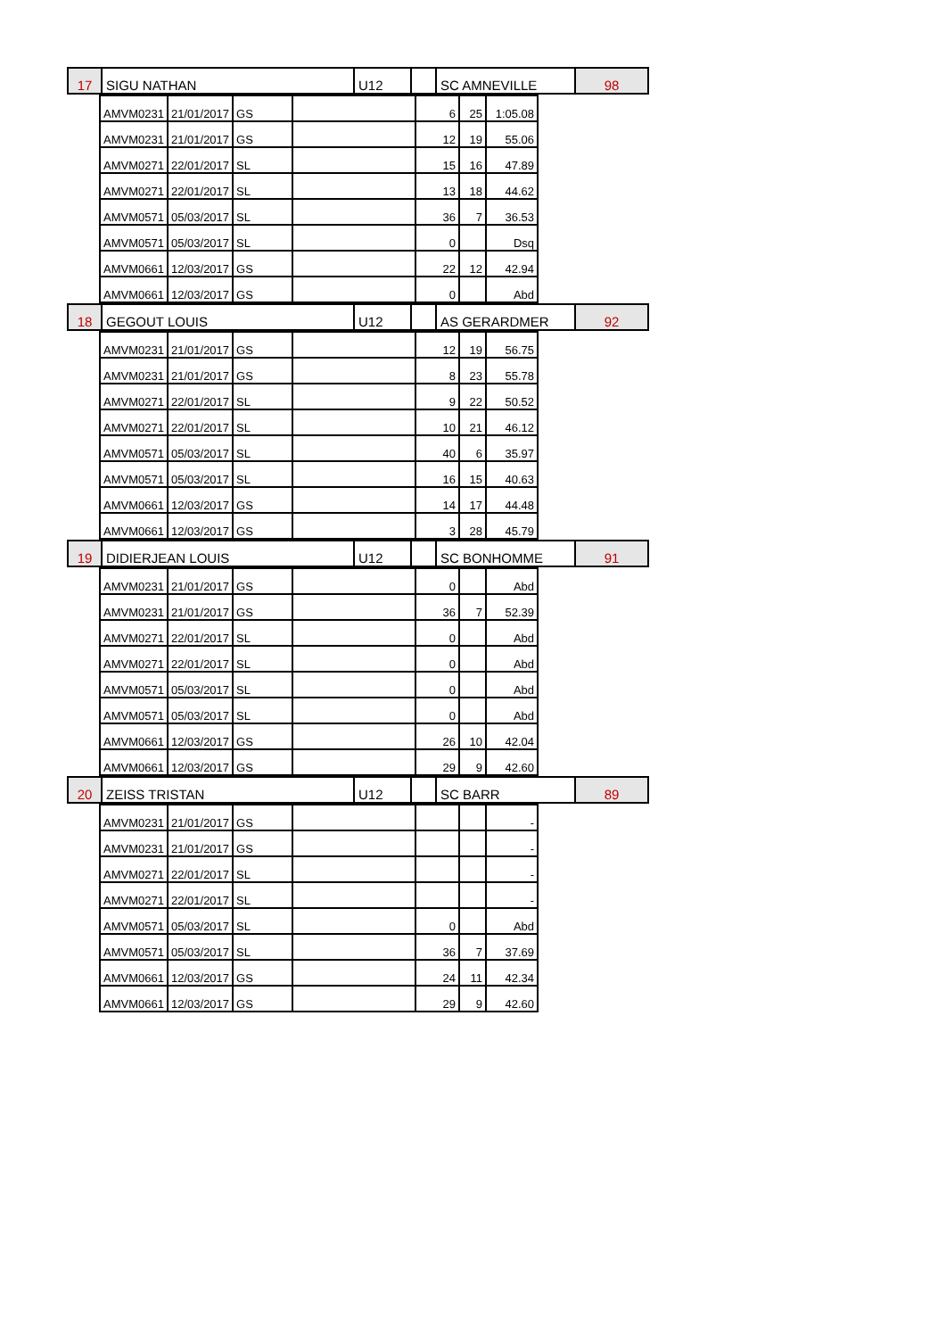| 17 | SIGU NATHAN | U12 | | SC AMNEVILLE | 98 |
| AMVM0231 | 21/01/2017 | GS | | 6 | 25 | 1:05.08 |
| AMVM0231 | 21/01/2017 | GS | | 12 | 19 | 55.06 |
| AMVM0271 | 22/01/2017 | SL | | 15 | 16 | 47.89 |
| AMVM0271 | 22/01/2017 | SL | | 13 | 18 | 44.62 |
| AMVM0571 | 05/03/2017 | SL | | 36 | 7 | 36.53 |
| AMVM0571 | 05/03/2017 | SL | | 0 | | Dsq |
| AMVM0661 | 12/03/2017 | GS | | 22 | 12 | 42.94 |
| AMVM0661 | 12/03/2017 | GS | | 0 | | Abd |
| 18 | GEGOUT LOUIS | U12 | | AS GERARDMER | 92 |
| AMVM0231 | 21/01/2017 | GS | | 12 | 19 | 56.75 |
| AMVM0231 | 21/01/2017 | GS | | 8 | 23 | 55.78 |
| AMVM0271 | 22/01/2017 | SL | | 9 | 22 | 50.52 |
| AMVM0271 | 22/01/2017 | SL | | 10 | 21 | 46.12 |
| AMVM0571 | 05/03/2017 | SL | | 40 | 6 | 35.97 |
| AMVM0571 | 05/03/2017 | SL | | 16 | 15 | 40.63 |
| AMVM0661 | 12/03/2017 | GS | | 14 | 17 | 44.48 |
| AMVM0661 | 12/03/2017 | GS | | 3 | 28 | 45.79 |
| 19 | DIDIERJEAN LOUIS | U12 | | SC BONHOMME | 91 |
| AMVM0231 | 21/01/2017 | GS | | 0 | | Abd |
| AMVM0231 | 21/01/2017 | GS | | 36 | 7 | 52.39 |
| AMVM0271 | 22/01/2017 | SL | | 0 | | Abd |
| AMVM0271 | 22/01/2017 | SL | | 0 | | Abd |
| AMVM0571 | 05/03/2017 | SL | | 0 | | Abd |
| AMVM0571 | 05/03/2017 | SL | | 0 | | Abd |
| AMVM0661 | 12/03/2017 | GS | | 26 | 10 | 42.04 |
| AMVM0661 | 12/03/2017 | GS | | 29 | 9 | 42.60 |
| 20 | ZEISS TRISTAN | U12 | | SC BARR | 89 |
| AMVM0231 | 21/01/2017 | GS | | | | - |
| AMVM0231 | 21/01/2017 | GS | | | | - |
| AMVM0271 | 22/01/2017 | SL | | | | - |
| AMVM0271 | 22/01/2017 | SL | | | | - |
| AMVM0571 | 05/03/2017 | SL | | 0 | | Abd |
| AMVM0571 | 05/03/2017 | SL | | 36 | 7 | 37.69 |
| AMVM0661 | 12/03/2017 | GS | | 24 | 11 | 42.34 |
| AMVM0661 | 12/03/2017 | GS | | 29 | 9 | 42.60 |